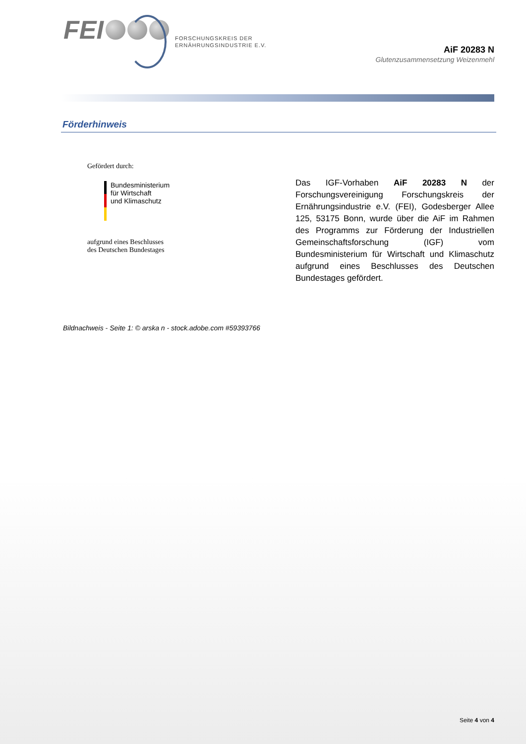FEI
FORSCHUNGSKREIS DER
ERNÄHRUNGSINDUSTRIE E.V.
AiF 20283 N
Glutenzusammensetzung Weizenmehl
Förderhinweis
Gefördert durch:
Bundesministerium
für Wirtschaft
und Klimaschutz
aufgrund eines Beschlusses
des Deutschen Bundestages
Das IGF-Vorhaben AiF 20283 N der Forschungsvereinigung Forschungs­kreis der Ernährungsindustrie e.V. (FEI), Godesberger Allee 125, 53175 Bonn, wurde über die AiF im Rahmen des Programms zur Förderung der Industriellen Gemeinschaftsforschung (IGF) vom Bundesministerium für Wirtschaft und Klimaschutz aufgrund eines Beschlusses des Deutschen Bundestages gefördert.
Bildnachweis - Seite 1: © arska n - stock.adobe.com #59393766
Seite 4 von 4